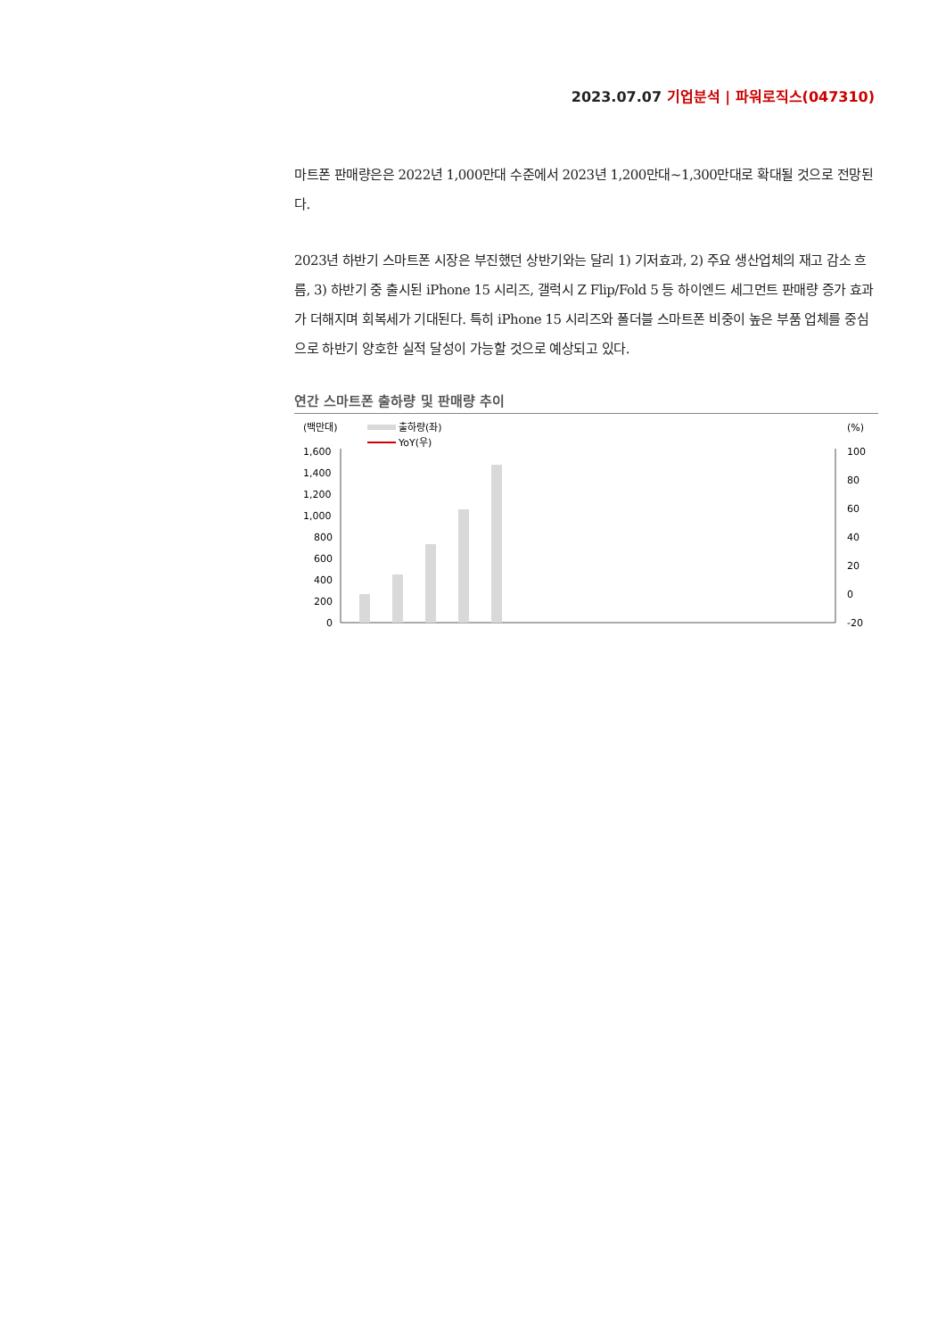2023.07.07 기업분석 | 파워로직스(047310)
마트폰 판매량은은 2022년 1,000만대 수준에서 2023년 1,200만대~1,300만대로 확대될 것으로 전망된다.
2023년 하반기 스마트폰 시장은 부진했던 상반기와는 달리 1) 기저효과, 2) 주요 생산업체의 재고 감소 흐름, 3) 하반기 중 출시된 iPhone 15 시리즈, 갤럭시 Z Flip/Fold 5 등 하이엔드 세그먼트 판매량 증가 효과가 더해지며 회복세가 기대된다. 특히 iPhone 15 시리즈와 폴더블 스마트폰 비중이 높은 부품 업체를 중심으로 하반기 양호한 실적 달성이 가능할 것으로 예상되고 있다.
연간 스마트폰 출하량 및 판매량 추이
(백만대)
(%)
출하량(좌)
YoY(우)
1,600
1,400
1,200
1,000
800
600
400
200
0
100
80
60
40
20
0
-20